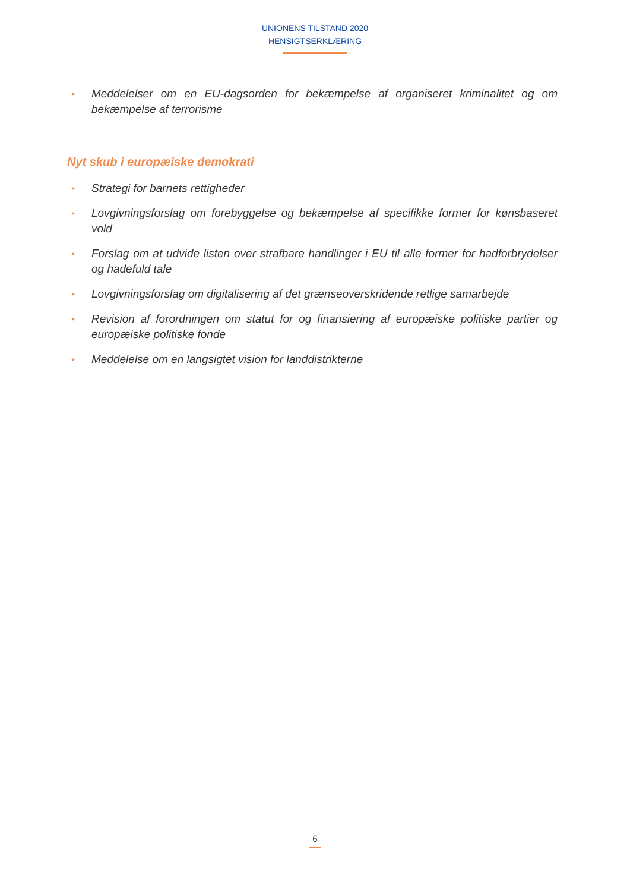UNIONENS TILSTAND 2020
HENSIGTSERKLÆRING
• Meddelelser om en EU-dagsorden for bekæmpelse af organiseret kriminalitet og om bekæmpelse af terrorisme
Nyt skub i europæiske demokrati
• Strategi for barnets rettigheder
• Lovgivningsforslag om forebyggelse og bekæmpelse af specifikke former for kønsbaseret vold
• Forslag om at udvide listen over strafbare handlinger i EU til alle former for hadforbrydelser og hadefuld tale
• Lovgivningsforslag om digitalisering af det grænseoverskridende retlige samarbejde
• Revision af forordningen om statut for og finansiering af europæiske politiske partier og europæiske politiske fonde
• Meddelelse om en langsigtet vision for landdistrikterne
6